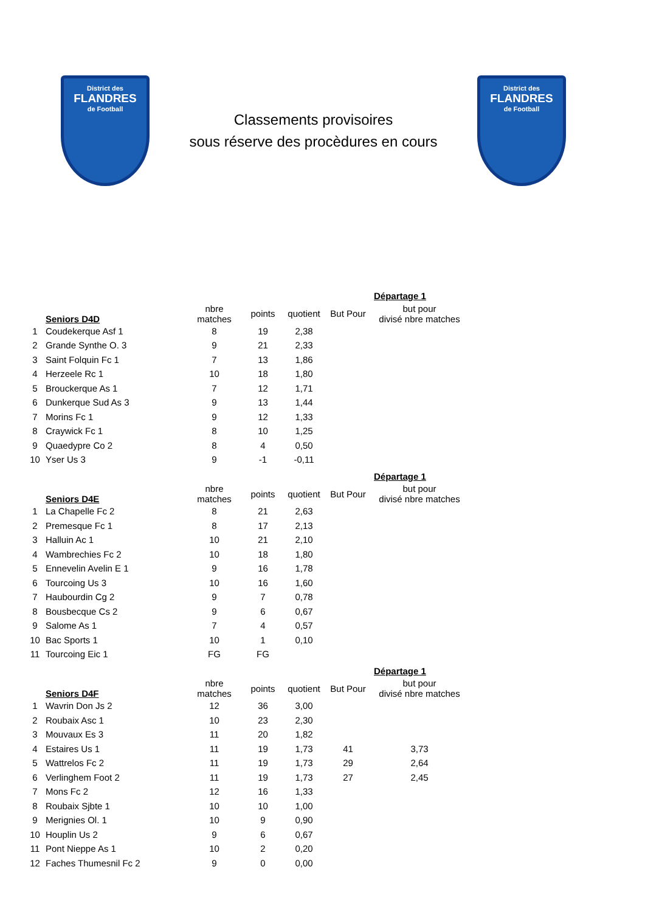District des
FLANDRES
de Football
Classements provisoires
sous réserve des procèdures en cours
District des
FLANDRES
de Football
| | | | | | | Départage 1 |
| | Seniors D4D | nbre matches | points | quotient | But Pour | but pour divisé nbre matches |
| 1 | Coudekerque Asf 1 | 8 | 19 | 2,38 | | |
| 2 | Grande Synthe O. 3 | 9 | 21 | 2,33 | | |
| 3 | Saint Folquin Fc 1 | 7 | 13 | 1,86 | | |
| 4 | Herzeele Rc 1 | 10 | 18 | 1,80 | | |
| 5 | Brouckerque As 1 | 7 | 12 | 1,71 | | |
| 6 | Dunkerque Sud As 3 | 9 | 13 | 1,44 | | |
| 7 | Morins Fc 1 | 9 | 12 | 1,33 | | |
| 8 | Craywick Fc 1 | 8 | 10 | 1,25 | | |
| 9 | Quaedypre Co 2 | 8 | 4 | 0,50 | | |
| 10 | Yser Us 3 | 9 | -1 | -0,11 | | |
| | | | | | | Départage 1 |
| | Seniors D4E | nbre matches | points | quotient | But Pour | but pour divisé nbre matches |
| 1 | La Chapelle Fc 2 | 8 | 21 | 2,63 | | |
| 2 | Premesque Fc 1 | 8 | 17 | 2,13 | | |
| 3 | Halluin Ac 1 | 10 | 21 | 2,10 | | |
| 4 | Wambrechies Fc 2 | 10 | 18 | 1,80 | | |
| 5 | Ennevelin Avelin E 1 | 9 | 16 | 1,78 | | |
| 6 | Tourcoing Us 3 | 10 | 16 | 1,60 | | |
| 7 | Haubourdin Cg 2 | 9 | 7 | 0,78 | | |
| 8 | Bousbecque Cs 2 | 9 | 6 | 0,67 | | |
| 9 | Salome As 1 | 7 | 4 | 0,57 | | |
| 10 | Bac Sports 1 | 10 | 1 | 0,10 | | |
| 11 | Tourcoing Eic 1 | FG | FG | | | |
| | | | | | | Départage 1 |
| | Seniors D4F | nbre matches | points | quotient | But Pour | but pour divisé nbre matches |
| 1 | Wavrin Don Js 2 | 12 | 36 | 3,00 | | |
| 2 | Roubaix Asc 1 | 10 | 23 | 2,30 | | |
| 3 | Mouvaux Es 3 | 11 | 20 | 1,82 | | |
| 4 | Estaires Us 1 | 11 | 19 | 1,73 | 41 | 3,73 |
| 5 | Wattrelos Fc 2 | 11 | 19 | 1,73 | 29 | 2,64 |
| 6 | Verlinghem Foot 2 | 11 | 19 | 1,73 | 27 | 2,45 |
| 7 | Mons Fc 2 | 12 | 16 | 1,33 | | |
| 8 | Roubaix Sjbte 1 | 10 | 10 | 1,00 | | |
| 9 | Merignies Ol. 1 | 10 | 9 | 0,90 | | |
| 10 | Houplin Us 2 | 9 | 6 | 0,67 | | |
| 11 | Pont Nieppe As 1 | 10 | 2 | 0,20 | | |
| 12 | Faches Thumesnil Fc 2 | 9 | 0 | 0,00 | | |